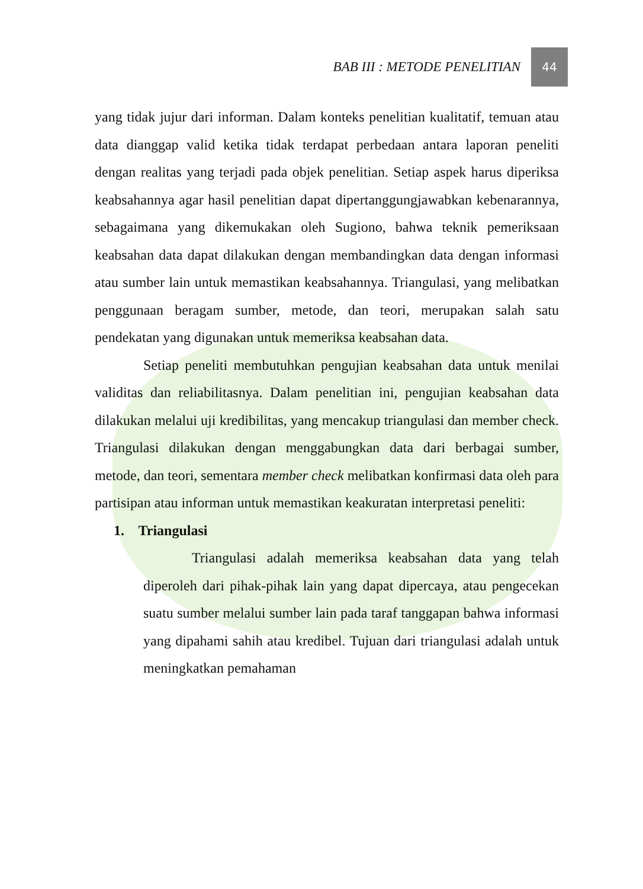BAB III : METODE PENELITIAN 44
yang tidak jujur dari informan. Dalam konteks penelitian kualitatif, temuan atau data dianggap valid ketika tidak terdapat perbedaan antara laporan peneliti dengan realitas yang terjadi pada objek penelitian. Setiap aspek harus diperiksa keabsahannya agar hasil penelitian dapat dipertanggungjawabkan kebenarannya, sebagaimana yang dikemukakan oleh Sugiono, bahwa teknik pemeriksaan keabsahan data dapat dilakukan dengan membandingkan data dengan informasi atau sumber lain untuk memastikan keabsahannya. Triangulasi, yang melibatkan penggunaan beragam sumber, metode, dan teori, merupakan salah satu pendekatan yang digunakan untuk memeriksa keabsahan data.
Setiap peneliti membutuhkan pengujian keabsahan data untuk menilai validitas dan reliabilitasnya. Dalam penelitian ini, pengujian keabsahan data dilakukan melalui uji kredibilitas, yang mencakup triangulasi dan member check. Triangulasi dilakukan dengan menggabungkan data dari berbagai sumber, metode, dan teori, sementara member check melibatkan konfirmasi data oleh para partisipan atau informan untuk memastikan keakuratan interpretasi peneliti:
1. Triangulasi
Triangulasi adalah memeriksa keabsahan data yang telah diperoleh dari pihak-pihak lain yang dapat dipercaya, atau pengecekan suatu sumber melalui sumber lain pada taraf tanggapan bahwa informasi yang dipahami sahih atau kredibel. Tujuan dari triangulasi adalah untuk meningkatkan pemahaman